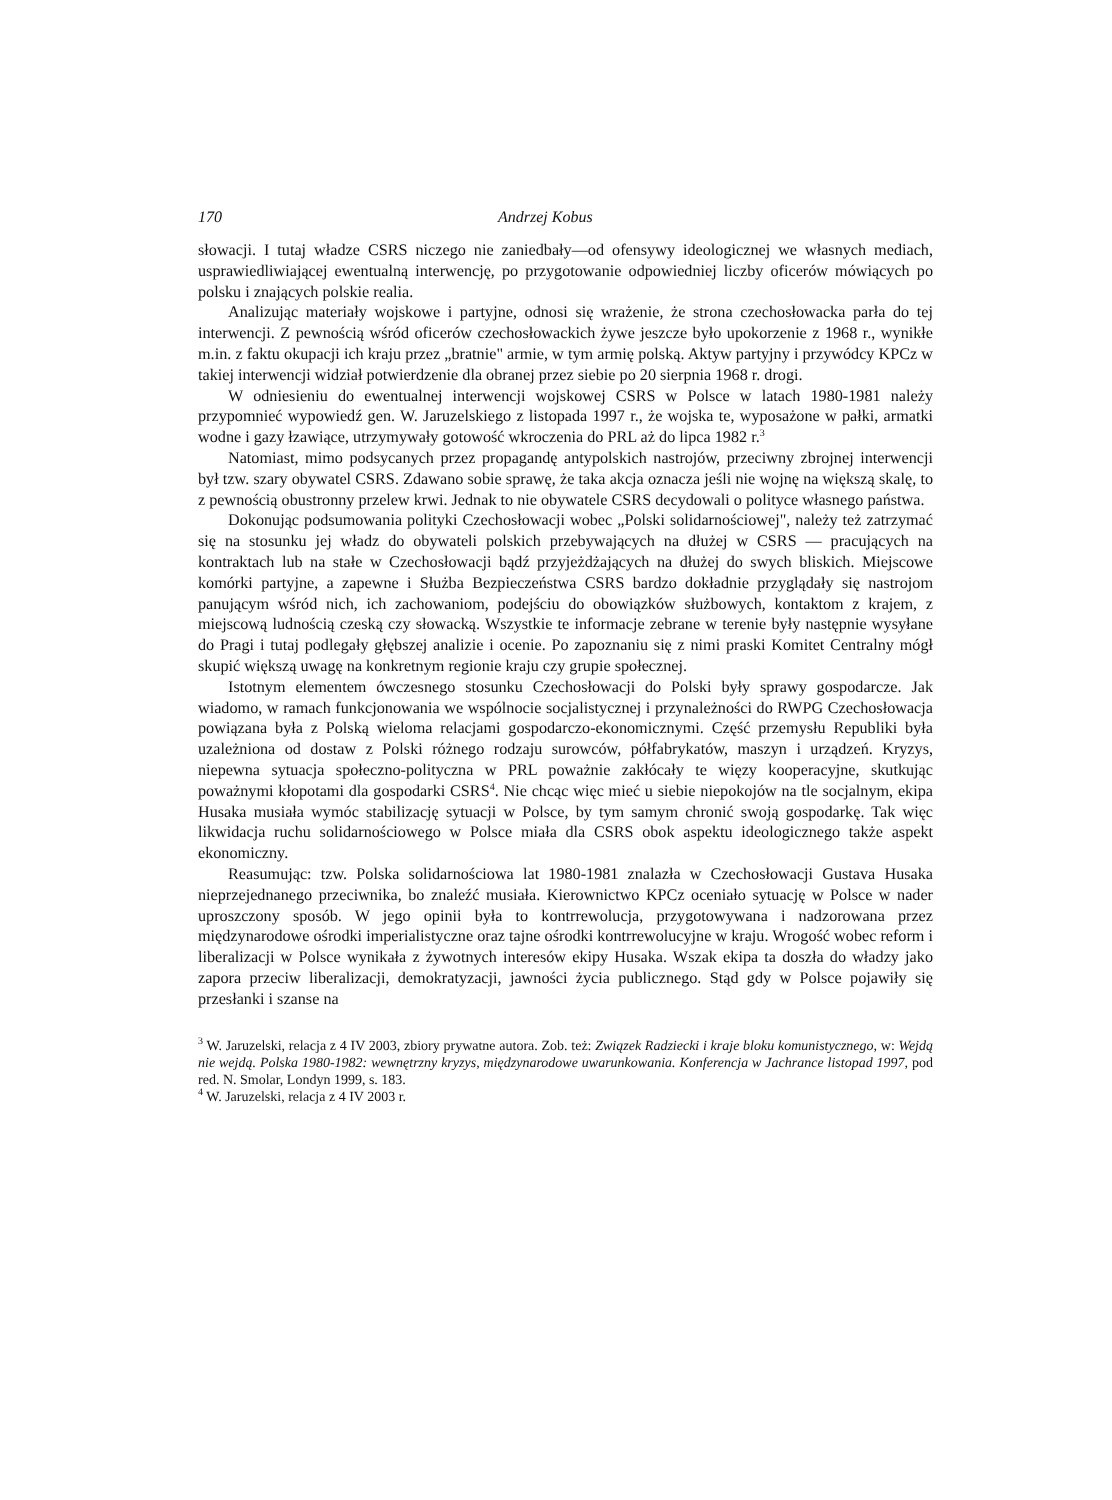170 Andrzej Kobus
słowacji. I tutaj władze CSRS niczego nie zaniedbały—od ofensywy ideologicznej we własnych mediach, usprawiedliwiającej ewentualną interwencję, po przygotowanie odpowiedniej liczby oficerów mówiących po polsku i znających polskie realia.
Analizując materiały wojskowe i partyjne, odnosi się wrażenie, że strona czechosłowacka parła do tej interwencji. Z pewnością wśród oficerów czechosłowackich żywe jeszcze było upokorzenie z 1968 r., wynikłe m.in. z faktu okupacji ich kraju przez „bratnie" armie, w tym armię polską. Aktyw partyjny i przywódcy KPCz w takiej interwencji widział potwierdzenie dla obranej przez siebie po 20 sierpnia 1968 r. drogi.
W odniesieniu do ewentualnej interwencji wojskowej CSRS w Polsce w latach 1980-1981 należy przypomnieć wypowiedź gen. W. Jaruzelskiego z listopada 1997 r., że wojska te, wyposażone w pałki, armatki wodne i gazy łzawiące, utrzymywały gotowość wkroczenia do PRL aż do lipca 1982 r.<sup>3</sup>
Natomiast, mimo podsycanych przez propagandę antypolskich nastrojów, przeciwny zbrojnej interwencji był tzw. szary obywatel CSRS. Zdawano sobie sprawę, że taka akcja oznacza jeśli nie wojnę na większą skalę, to z pewnością obustronny przelew krwi. Jednak to nie obywatele CSRS decydowali o polityce własnego państwa.
Dokonując podsumowania polityki Czechosłowacji wobec „Polski solidarnościowej", należy też zatrzymać się na stosunku jej władz do obywateli polskich przebywających na dłużej w CSRS — pracujących na kontraktach lub na stałe w Czechosłowacji bądź przyjeżdżających na dłużej do swych bliskich. Miejscowe komórki partyjne, a zapewne i Służba Bezpieczeństwa CSRS bardzo dokładnie przyglądały się nastrojom panującym wśród nich, ich zachowaniom, podejściu do obowiązków służbowych, kontaktom z krajem, z miejscową ludnością czeską czy słowacką. Wszystkie te informacje zebrane w terenie były następnie wysyłane do Pragi i tutaj podlegały głębszej analizie i ocenie. Po zapoznaniu się z nimi praski Komitet Centralny mógł skupić większą uwagę na konkretnym regionie kraju czy grupie społecznej.
Istotnym elementem ówczesnego stosunku Czechosłowacji do Polski były sprawy gospodarcze. Jak wiadomo, w ramach funkcjonowania we wspólnocie socjalistycznej i przynależności do RWPG Czechosłowacja powiązana była z Polską wieloma relacjami gospodarczo-ekonomicznymi. Część przemysłu Republiki była uzależniona od dostaw z Polski różnego rodzaju surowców, półfabrykatów, maszyn i urządzeń. Kryzys, niepewna sytuacja społeczno-polityczna w PRL poważnie zakłócały te więzy kooperacyjne, skutkując poważnymi kłopotami dla gospodarki CSRS<sup>4</sup>. Nie chcąc więc mieć u siebie niepokojów na tle socjalnym, ekipa Husaka musiała wymóc stabilizację sytuacji w Polsce, by tym samym chronić swoją gospodarkę. Tak więc likwidacja ruchu solidarnościowego w Polsce miała dla CSRS obok aspektu ideologicznego także aspekt ekonomiczny.
Reasumując: tzw. Polska solidarnościowa lat 1980-1981 znalazła w Czechosłowacji Gustava Husaka nieprzejednanego przeciwnika, bo znaleźć musiała. Kierownictwo KPCz oceniało sytuację w Polsce w nader uproszczony sposób. W jego opinii była to kontrrewolucja, przygotowywana i nadzorowana przez międzynarodowe ośrodki imperialistyczne oraz tajne ośrodki kontrrewolucyjne w kraju. Wrogość wobec reform i liberalizacji w Polsce wynikała z żywotnych interesów ekipy Husaka. Wszak ekipa ta doszła do władzy jako zapora przeciw liberalizacji, demokratyzacji, jawności życia publicznego. Stąd gdy w Polsce pojawiły się przesłanki i szanse na
<sup>3</sup> W. Jaruzelski, relacja z 4 IV 2003, zbiory prywatne autora. Zob. też: Związek Radziecki i kraje bloku komunistycznego, w: Wejdą nie wejdą. Polska 1980-1982: wewnętrzny kryzys, międzynarodowe uwarunkowania. Konferencja w Jachrance listopad 1997, pod red. N. Smolar, Londyn 1999, s. 183.
<sup>4</sup> W. Jaruzelski, relacja z 4 IV 2003 r.